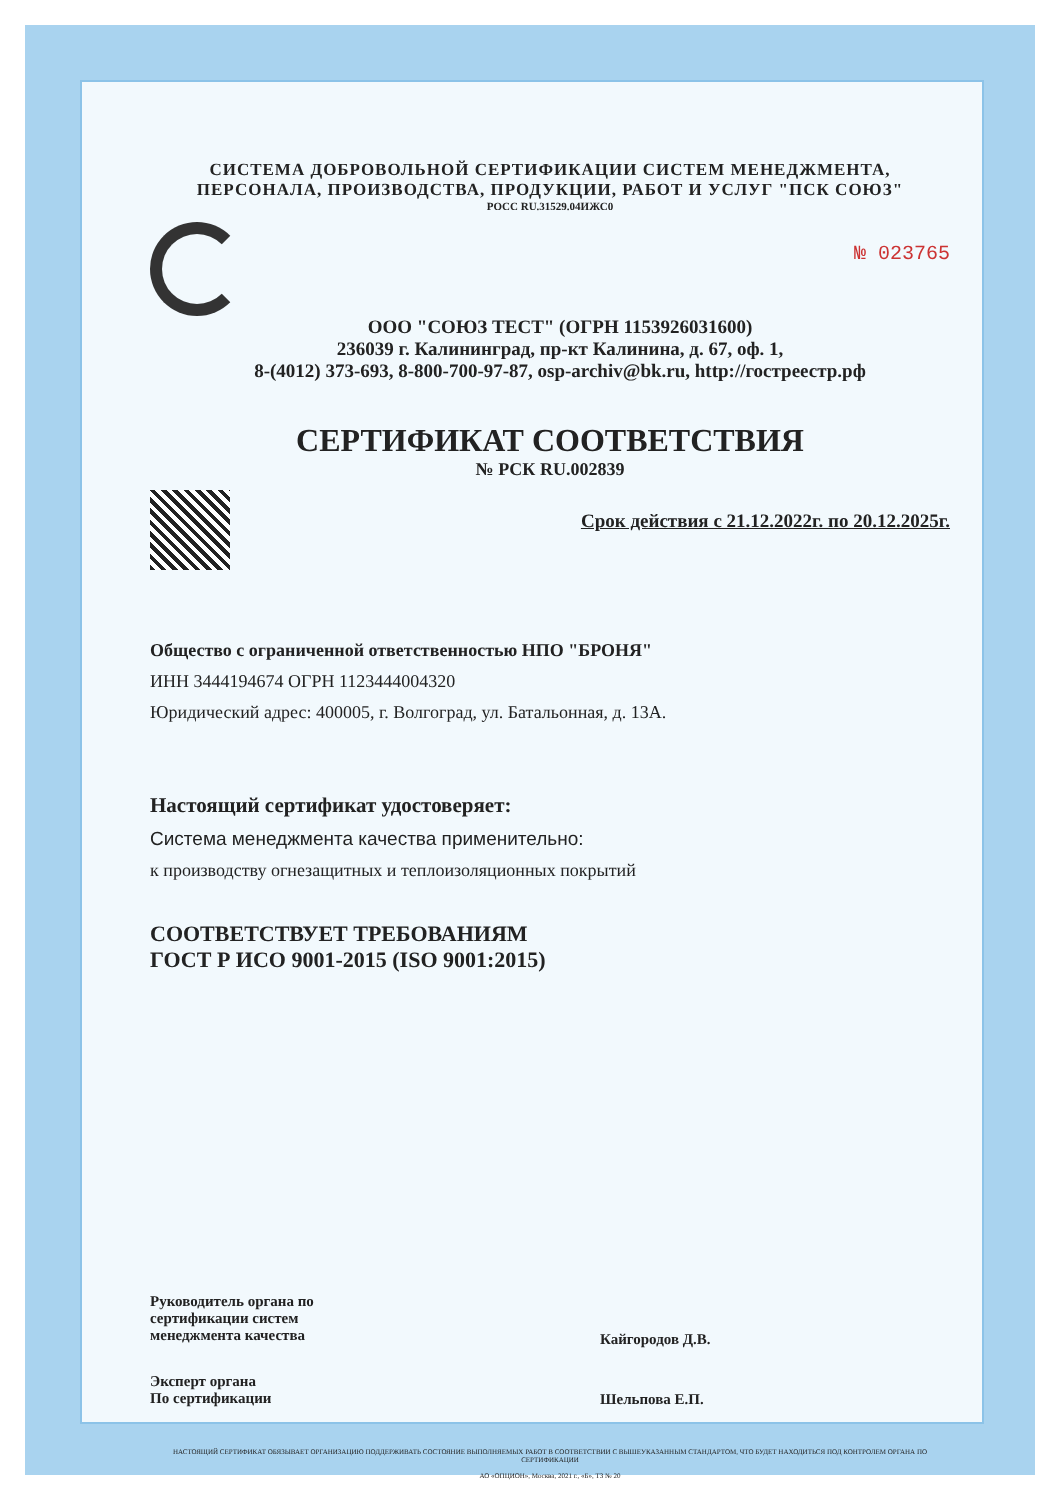СИСТЕМА ДОБРОВОЛЬНОЙ СЕРТИФИКАЦИИ СИСТЕМ МЕНЕДЖМЕНТА,
ПЕРСОНАЛА, ПРОИЗВОДСТВА, ПРОДУКЦИИ, РАБОТ И УСЛУГ "ПСК СОЮЗ"
РОСС RU.31529.04ИЖС0
№ 023765
ООО "СОЮЗ ТЕСТ" (ОГРН 1153926031600)
236039 г. Калининград, пр-кт Калинина, д. 67, оф. 1,
8-(4012) 373-693, 8-800-700-97-87, osp-archiv@bk.ru, http://гостреестр.рф
СЕРТИФИКАТ СООТВЕТСТВИЯ
№ РСК RU.002839
Срок действия с 21.12.2022г. по 20.12.2025г.
Общество с ограниченной ответственностью НПО "БРОНЯ"
ИНН 3444194674 ОГРН 1123444004320
Юридический адрес: 400005, г. Волгоград, ул. Батальонная, д. 13А.
Настоящий сертификат удостоверяет:
Система менеджмента качества применительно:
к производству огнезащитных и теплоизоляционных покрытий
СООТВЕТСТВУЕТ ТРЕБОВАНИЯМ
ГОСТ Р ИСО 9001-2015 (ISO 9001:2015)
Руководитель органа по
сертификации систем
менеджмента качества
Кайгородов Д.В.
Эксперт органа
По сертификации
Шельпова Е.П.
НАСТОЯЩИЙ СЕРТИФИКАТ ОБЯЗЫВАЕТ ОРГАНИЗАЦИЮ ПОДДЕРЖИВАТЬ СОСТОЯНИЕ ВЫПОЛНЯЕМЫХ РАБОТ В СООТВЕТСТВИИ С ВЫШЕУКАЗАННЫМ СТАНДАРТОМ, ЧТО БУДЕТ НАХОДИТЬСЯ ПОД КОНТРОЛЕМ ОРГАНА ПО СЕРТИФИКАЦИИ
АО «ОПЦИОН», Москва, 2021 г., «Б», ТЗ № 20